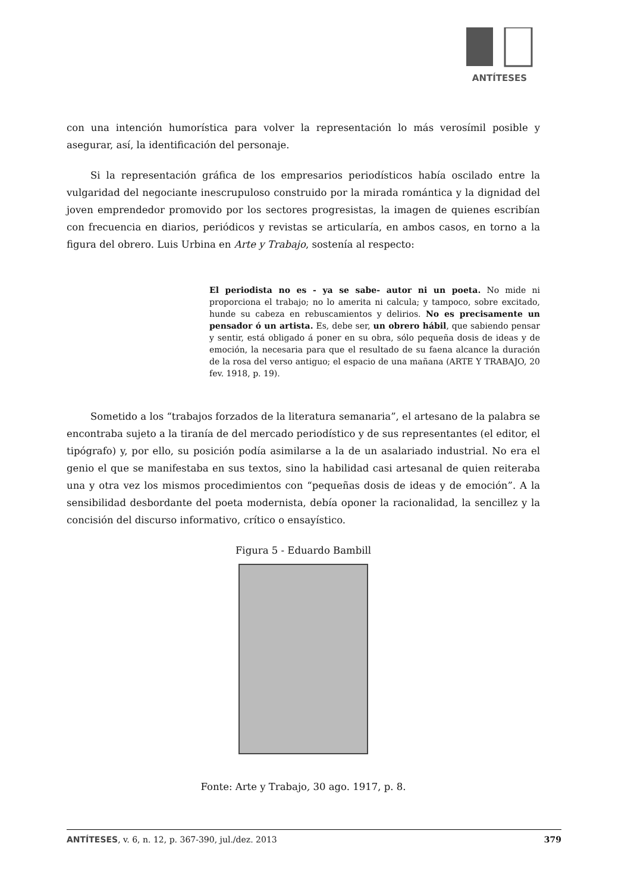ANTÍTESES
con una intención humorística para volver la representación lo más verosímil posible y asegurar, así, la identificación del personaje.
Si la representación gráfica de los empresarios periodísticos había oscilado entre la vulgaridad del negociante inescrupuloso construido por la mirada romántica y la dignidad del joven emprendedor promovido por los sectores progresistas, la imagen de quienes escribían con frecuencia en diarios, periódicos y revistas se articularía, en ambos casos, en torno a la figura del obrero. Luis Urbina en Arte y Trabajo, sostenía al respecto:
El periodista no es - ya se sabe- autor ni un poeta. No mide ni proporciona el trabajo; no lo amerita ni calcula; y tampoco, sobre excitado, hunde su cabeza en rebuscamientos y delirios. No es precisamente un pensador ó un artista. Es, debe ser, un obrero hábil, que sabiendo pensar y sentir, está obligado á poner en su obra, sólo pequeña dosis de ideas y de emoción, la necesaria para que el resultado de su faena alcance la duración de la rosa del verso antiguo; el espacio de una mañana (ARTE Y TRABAJO, 20 fev. 1918, p. 19).
Sometido a los “trabajos forzados de la literatura semanaria”, el artesano de la palabra se encontraba sujeto a la tiranía de del mercado periodístico y de sus representantes (el editor, el tipógrafo) y, por ello, su posición podía asimilarse a la de un asalariado industrial. No era el genio el que se manifestaba en sus textos, sino la habilidad casi artesanal de quien reiteraba una y otra vez los mismos procedimientos con “pequeñas dosis de ideas y de emoción”. A la sensibilidad desbordante del poeta modernista, debía oponer la racionalidad, la sencillez y la concisión del discurso informativo, crítico o ensayístico.
Figura 5 - Eduardo Bambill
Fonte: Arte y Trabajo, 30 ago. 1917, p. 8.
ANTÍTESES, v. 6, n. 12, p. 367-390, jul./dez. 2013 379